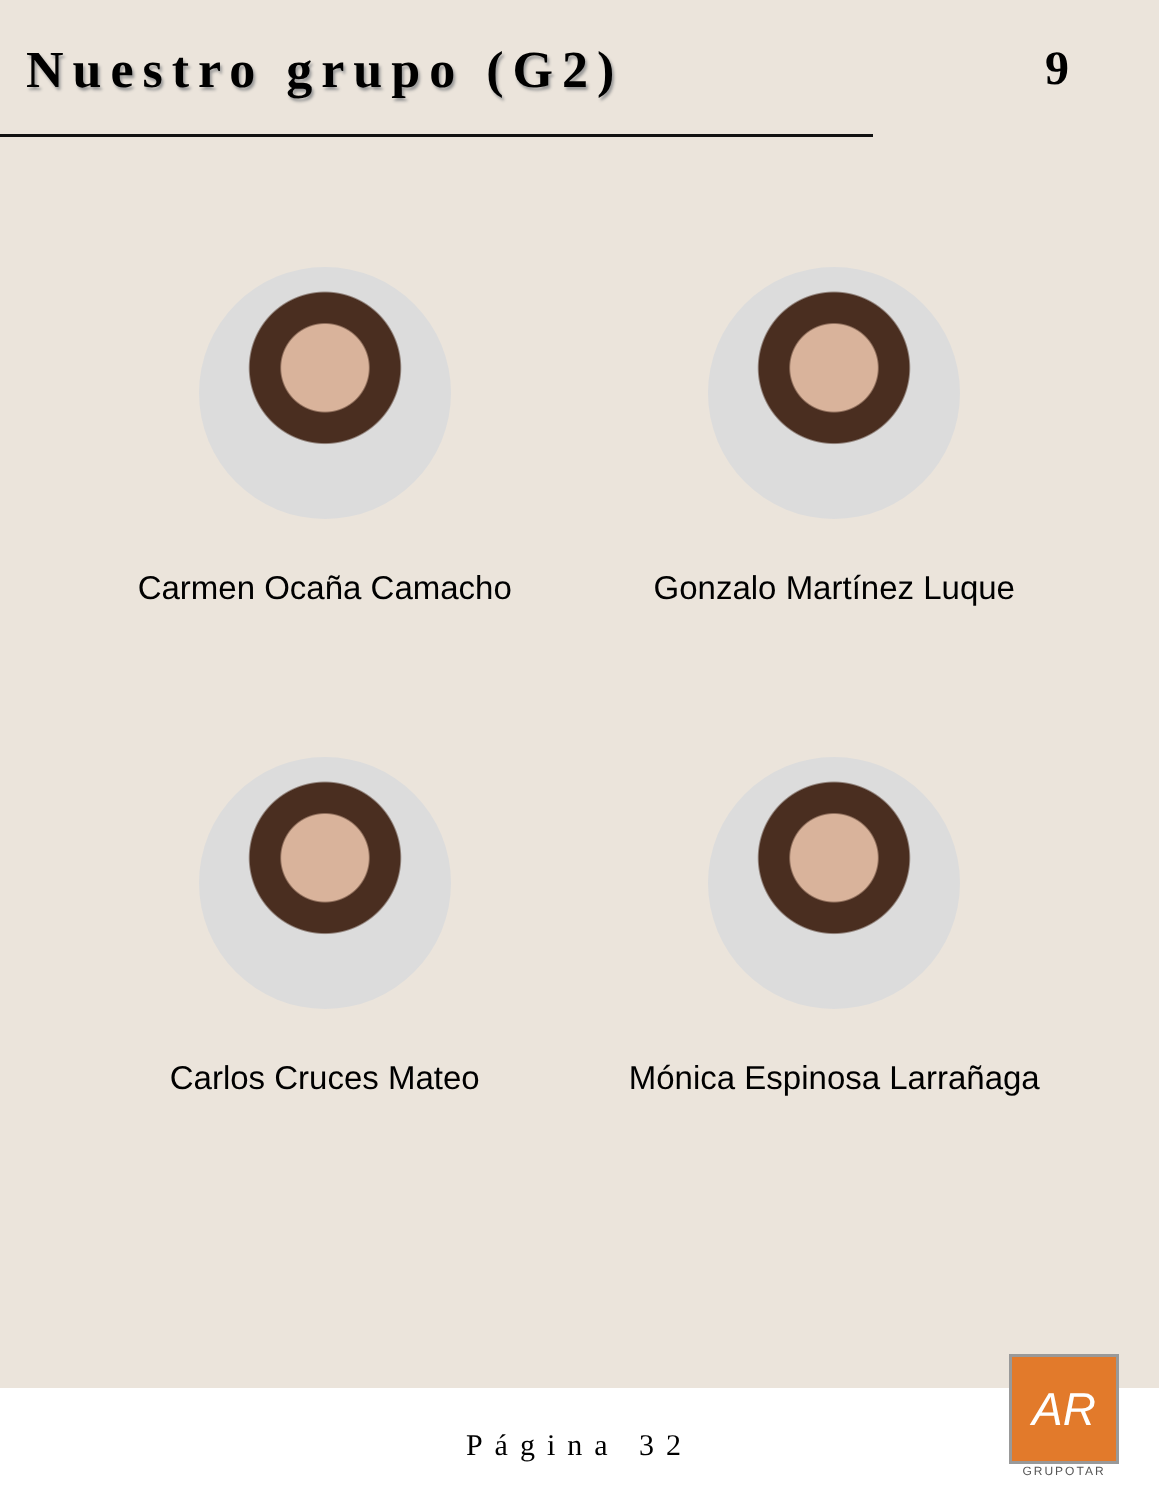Nuestro grupo (G2) 9
Carmen Ocaña Camacho
Gonzalo Martínez Luque
Carlos Cruces Mateo
Mónica Espinosa Larrañaga
Página 32
AR
GRUPOTAR